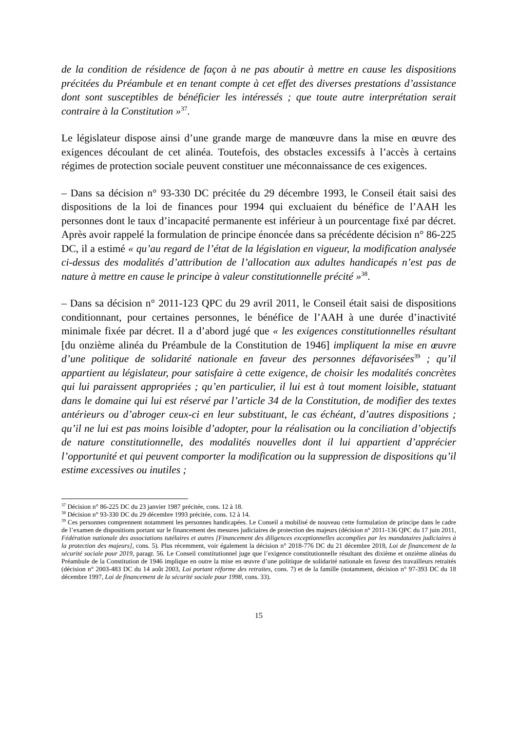de la condition de résidence de façon à ne pas aboutir à mettre en cause les dispositions précitées du Préambule et en tenant compte à cet effet des diverses prestations d’assistance dont sont susceptibles de bénéficier les intéressés ; que toute autre interprétation serait contraire à la Constitution »<sup>37</sup>.
Le législateur dispose ainsi d’une grande marge de manœuvre dans la mise en œuvre des exigences découlant de cet alinéa. Toutefois, des obstacles excessifs à l’accès à certains régimes de protection sociale peuvent constituer une méconnaissance de ces exigences.
– Dans sa décision n° 93-330 DC précitée du 29 décembre 1993, le Conseil était saisi des dispositions de la loi de finances pour 1994 qui excluaient du bénéfice de l’AAH les personnes dont le taux d’incapacité permanente est inférieur à un pourcentage fixé par décret. Après avoir rappelé la formulation de principe énoncée dans sa précédente décision n° 86-225 DC, il a estimé « qu’au regard de l’état de la législation en vigueur, la modification analysée ci-dessus des modalités d’attribution de l’allocation aux adultes handicapés n’est pas de nature à mettre en cause le principe à valeur constitutionnelle précité »<sup>38</sup>.
– Dans sa décision n° 2011-123 QPC du 29 avril 2011, le Conseil était saisi de dispositions conditionnant, pour certaines personnes, le bénéfice de l’AAH à une durée d’inactivité minimale fixée par décret. Il a d’abord jugé que « les exigences constitutionnelles résultant [du onzième alinéa du Préambule de la Constitution de 1946] impliquent la mise en œuvre d’une politique de solidarité nationale en faveur des personnes défavorisées<sup>39</sup> ; qu’il appartient au législateur, pour satisfaire à cette exigence, de choisir les modalités concrètes qui lui paraissent appropriées ; qu’en particulier, il lui est à tout moment loisible, statuant dans le domaine qui lui est réservé par l’article 34 de la Constitution, de modifier des textes antérieurs ou d’abroger ceux-ci en leur substituant, le cas échéant, d’autres dispositions ; qu’il ne lui est pas moins loisible d’adopter, pour la réalisation ou la conciliation d’objectifs de nature constitutionnelle, des modalités nouvelles dont il lui appartient d’apprécier l’opportunité et qui peuvent comporter la modification ou la suppression de dispositions qu’il estime excessives ou inutiles ;
<sup>37</sup> Décision n° 86-225 DC du 23 janvier 1987 précitée, cons. 12 à 18.
<sup>38</sup> Décision n° 93-330 DC du 29 décembre 1993 précitée, cons. 12 à 14.
<sup>39</sup> Ces personnes comprennent notamment les personnes handicapées. Le Conseil a mobilisé de nouveau cette formulation de principe dans le cadre de l’examen de dispositions portant sur le financement des mesures judiciaires de protection des majeurs (décision n° 2011-136 QPC du 17 juin 2011, Fédération nationale des associations tutélaires et autres [Financement des diligences exceptionnelles accomplies par les mandataires judiciaires à la protection des majeurs], cons. 5). Plus récemment, voir également la décision n° 2018-776 DC du 21 décembre 2018, Loi de financement de la sécurité sociale pour 2019, paragr. 56. Le Conseil constitutionnel juge que l’exigence constitutionnelle résultant des dixième et onzième alinéas du Préambule de la Constitution de 1946 implique en outre la mise en œuvre d’une politique de solidarité nationale en faveur des travailleurs retraités (décision n° 2003-483 DC du 14 août 2003, Loi portant réforme des retraites, cons. 7) et de la famille (notamment, décision n° 97-393 DC du 18 décembre 1997, Loi de financement de la sécurité sociale pour 1998, cons. 33).
15